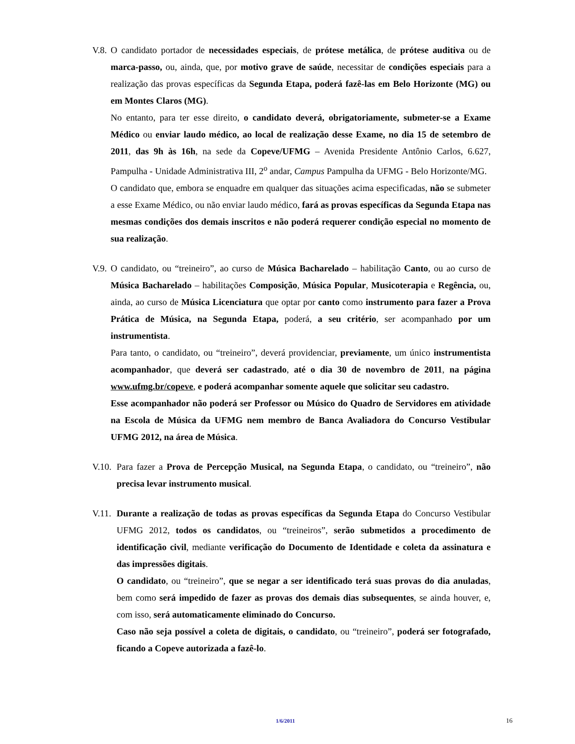V.8.
O candidato portador de necessidades especiais, de prótese metálica, de prótese auditiva ou de marca-passo, ou, ainda, que, por motivo grave de saúde, necessitar de condições especiais para a realização das provas específicas da Segunda Etapa, poderá fazê-las em Belo Horizonte (MG) ou em Montes Claros (MG).
No entanto, para ter esse direito, o candidato deverá, obrigatoriamente, submeter-se a Exame Médico ou enviar laudo médico, ao local de realização desse Exame, no dia 15 de setembro de 2011, das 9h às 16h, na sede da Copeve/UFMG – Avenida Presidente Antônio Carlos, 6.627, Pampulha - Unidade Administrativa III, 2<sup>o</sup> andar, Campus Pampulha da UFMG - Belo Horizonte/MG.
O candidato que, embora se enquadre em qualquer das situações acima especificadas, não se submeter a esse Exame Médico, ou não enviar laudo médico, fará as provas específicas da Segunda Etapa nas mesmas condições dos demais inscritos e não poderá requerer condição especial no momento de sua realização.
V.9.
O candidato, ou “treineiro”, ao curso de Música Bacharelado – habilitação Canto, ou ao curso de Música Bacharelado – habilitações Composição, Música Popular, Musicoterapia e Regência, ou, ainda, ao curso de Música Licenciatura que optar por canto como instrumento para fazer a Prova Prática de Música, na Segunda Etapa, poderá, a seu critério, ser acompanhado por um instrumentista.
Para tanto, o candidato, ou “treineiro”, deverá providenciar, previamente, um único instrumentista acompanhador, que deverá ser cadastrado, até o dia 30 de novembro de 2011, na página www.ufmg.br/copeve, e poderá acompanhar somente aquele que solicitar seu cadastro.
Esse acompanhador não poderá ser Professor ou Músico do Quadro de Servidores em atividade na Escola de Música da UFMG nem membro de Banca Avaliadora do Concurso Vestibular UFMG 2012, na área de Música.
V.10.
Para fazer a Prova de Percepção Musical, na Segunda Etapa, o candidato, ou “treineiro”, não precisa levar instrumento musical.
V.11.
Durante a realização de todas as provas específicas da Segunda Etapa do Concurso Vestibular UFMG 2012, todos os candidatos, ou “treineiros”, serão submetidos a procedimento de identificação civil, mediante verificação do Documento de Identidade e coleta da assinatura e das impressões digitais.
O candidato, ou “treineiro”, que se negar a ser identificado terá suas provas do dia anuladas, bem como será impedido de fazer as provas dos demais dias subsequentes, se ainda houver, e, com isso, será automaticamente eliminado do Concurso.
Caso não seja possível a coleta de digitais, o candidato, ou “treineiro”, poderá ser fotografado, ficando a Copeve autorizada a fazê-lo.
1/6/2011 16